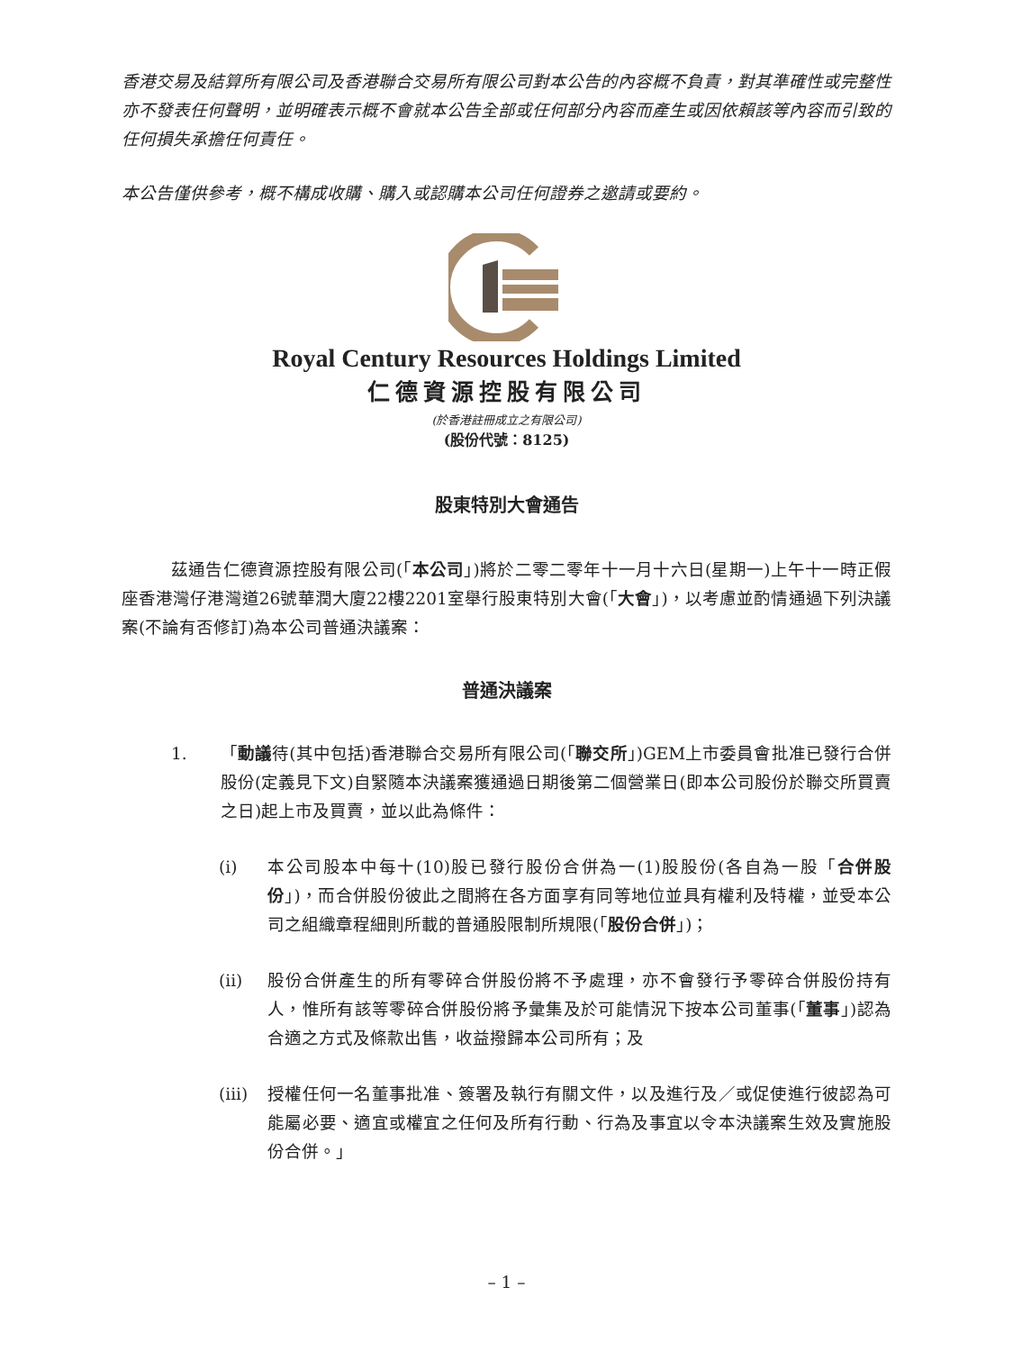香港交易及結算所有限公司及香港聯合交易所有限公司對本公告的內容概不負責，對其準確性或完整性亦不發表任何聲明，並明確表示概不會就本公告全部或任何部分內容而產生或因依賴該等內容而引致的任何損失承擔任何責任。
本公告僅供參考，概不構成收購、購入或認購本公司任何證券之邀請或要約。
Royal Century Resources Holdings Limited
仁德資源控股有限公司
(於香港註冊成立之有限公司)
(股份代號：8125)
股東特別大會通告
茲通告仁德資源控股有限公司(「本公司」)將於二零二零年十一月十六日(星期一)上午十一時正假座香港灣仔港灣道26號華潤大廈22樓2201室舉行股東特別大會(「大會」)，以考慮並酌情通過下列決議案(不論有否修訂)為本公司普通決議案：
普通決議案
1. 「動議待(其中包括)香港聯合交易所有限公司(「聯交所」)GEM上市委員會批准已發行合併股份(定義見下文)自緊隨本決議案獲通過日期後第二個營業日(即本公司股份於聯交所買賣之日)起上市及買賣，並以此為條件：
(i) 本公司股本中每十(10)股已發行股份合併為一(1)股股份(各自為一股「合併股份」)，而合併股份彼此之間將在各方面享有同等地位並具有權利及特權，並受本公司之組織章程細則所載的普通股限制所規限(「股份合併」)；
(ii) 股份合併產生的所有零碎合併股份將不予處理，亦不會發行予零碎合併股份持有人，惟所有該等零碎合併股份將予彙集及於可能情況下按本公司董事(「董事」)認為合適之方式及條款出售，收益撥歸本公司所有；及
(iii)
授權任何一名董事批准、簽署及執行有關文件，以及進行及／或促使進行彼認為可能屬必要、適宜或權宜之任何及所有行動、行為及事宜以令本決議案生效及實施股份合併。」
– 1 –